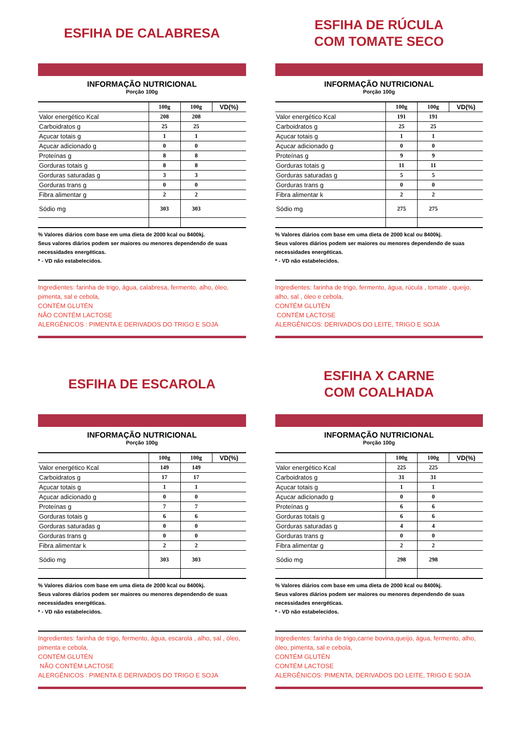ESFIHA DE CALABRESA
INFORMAÇÃO NUTRICIONAL
Porção 100g
| | 100g | 100g | VD(%) |
| --- | --- | --- | --- |
| Valor energético Kcal | 208 | 208 | |
| Carboidratos g | 25 | 25 | |
| Açucar totais g | 1 | 1 | |
| Açucar adicionado g | 0 | 0 | |
| Proteínas g | 8 | 8 | |
| Gorduras totais g | 8 | 8 | |
| Gorduras saturadas g | 3 | 3 | |
| Gorduras trans g | 0 | 0 | |
| Fibra alimentar g | 2 | 2 | |
| Sódio mg | 303 | 303 | |
% Valores diários com base em uma dieta de 2000 kcal ou 8400kj.
Seus valores diários podem ser maiores ou menores dependendo de suas necessidades energéticas.
* - VD não estabelecidos.
Ingredientes: farinha de trigo, água, calabresa, fermento, alho, óleo, pimenta, sal e cebola,
CONTÉM GLUTÉN
NÃO CONTÉM LACTOSE
ALERGÊNICOS : PIMENTA E DERIVADOS DO TRIGO E SOJA
ESFIHA DE RÚCULA
COM TOMATE SECO
INFORMAÇÃO NUTRICIONAL
Porção 100g
| | 100g | 100g | VD(%) |
| --- | --- | --- | --- |
| Valor energético Kcal | 191 | 191 | |
| Carboidratos g | 25 | 25 | |
| Açucar totais g | 1 | 1 | |
| Açucar adicionado g | 0 | 0 | |
| Proteínas g | 9 | 9 | |
| Gorduras totais g | 11 | 11 | |
| Gorduras saturadas g | 5 | 5 | |
| Gorduras trans g | 0 | 0 | |
| Fibra alimentar k | 2 | 2 | |
| Sódio mg | 275 | 275 | |
% Valores diários com base em uma dieta de 2000 kcal ou 8400kj.
Seus valores diários podem ser maiores ou menores dependendo de suas necessidades energéticas.
* - VD não estabelecidos.
Ingredientes: farinha de trigo, fermento, água, rúcula , tomate , queijo, alho, sal , óleo e cebola,
CONTÉM GLUTÉN
CONTÉM LACTOSE
ALERGÊNICOS: DERIVADOS DO LEITE, TRIGO E SOJA
ESFIHA DE ESCAROLA
INFORMAÇÃO NUTRICIONAL
Porção 100g
| | 100g | 100g | VD(%) |
| --- | --- | --- | --- |
| Valor energético Kcal | 149 | 149 | |
| Carboidratos g | 17 | 17 | |
| Açucar totais g | 1 | 1 | |
| Açucar adicionado g | 0 | 0 | |
| Proteínas g | 7 | 7 | |
| Gorduras totais g | 6 | 6 | |
| Gorduras saturadas g | 0 | 0 | |
| Gorduras trans g | 0 | 0 | |
| Fibra alimentar k | 2 | 2 | |
| Sódio mg | 303 | 303 | |
% Valores diários com base em uma dieta de 2000 kcal ou 8400kj.
Seus valores diários podem ser maiores ou menores dependendo de suas necessidades energéticas.
* - VD não estabelecidos.
Ingredientes: farinha de trigo, fermento, água, escarola , alho, sal , óleo, pimenta e cebola,
CONTÉM GLUTÉN
NÃO CONTÉM LACTOSE
ALERGÊNICOS : PIMENTA E DERIVADOS DO TRIGO E SOJA
ESFIHA X CARNE
COM COALHADA
INFORMAÇÃO NUTRICIONAL
Porção 100g
| | 100g | 100g | VD(%) |
| --- | --- | --- | --- |
| Valor energético Kcal | 225 | 225 | |
| Carboidratos g | 31 | 31 | |
| Açucar totais g | 1 | 1 | |
| Açucar adicionado g | 0 | 0 | |
| Proteínas g | 6 | 6 | |
| Gorduras totais g | 6 | 6 | |
| Gorduras saturadas g | 4 | 4 | |
| Gorduras trans g | 0 | 0 | |
| Fibra alimentar g | 2 | 2 | |
| Sódio mg | 298 | 298 | |
% Valores diários com base em uma dieta de 2000 kcal ou 8400kj.
Seus valores diários podem ser maiores ou menores dependendo de suas necessidades energéticas.
* - VD não estabelecidos.
Ingredientes: farinha de trigo,carne bovina,queijo, água, fermento, alho, óleo, pimenta, sal e cebola,
CONTÉM GLUTÉN
CONTÉM LACTOSE
ALERGÊNICOS: PIMENTA, DERIVADOS DO LEITE, TRIGO E SOJA